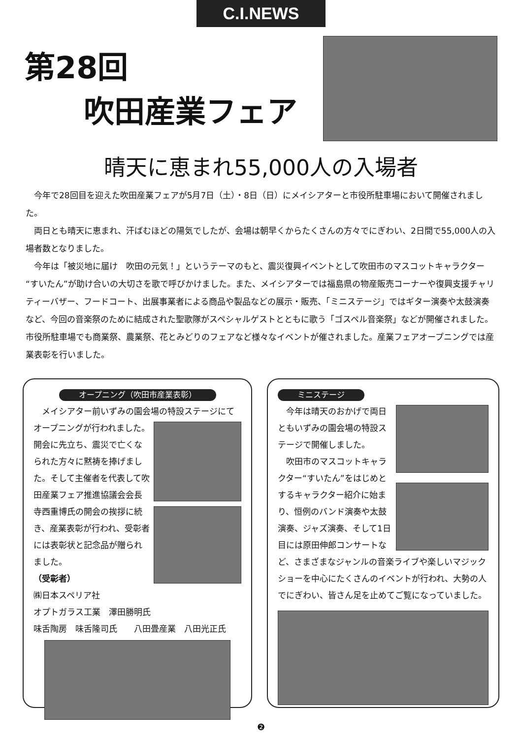C.I.NEWS
第28回
吹田産業フェア
晴天に恵まれ55,000人の入場者
今年で28回目を迎えた吹田産業フェアが5月7日（土）・8日（日）にメイシアターと市役所駐車場において開催されました。
両日とも晴天に恵まれ、汗ばむほどの陽気でしたが、会場は朝早くからたくさんの方々でにぎわい、2日間で55,000人の入場者数となりました。
今年は「被災地に届け　吹田の元気！」というテーマのもと、震災復興イベントとして吹田市のマスコットキャラクター“すいたん”が助け合いの大切さを歌で呼びかけました。また、メイシアターでは福島県の物産販売コーナーや復興支援チャリティーバザー、フードコート、出展事業者による商品や製品などの展示・販売、「ミニステージ」ではギター演奏や太鼓演奏など、今回の音楽祭のために結成された聖歌隊がスペシャルゲストとともに歌う「ゴスペル音楽祭」などが開催されました。市役所駐車場でも商業祭、農業祭、花とみどりのフェアなど様々なイベントが催されました。産業フェアオープニングでは産業表彰を行いました。
オープニング（吹田市産業表彰）
　メイシアター前いずみの園会場の特設ステージにて
オープニングが行われました。開会に先立ち、震災で亡くなられた方々に黙祷を捧げました。そして主催者を代表して吹田産業フェア推進協議会会長寺西重博氏の開会の挨拶に続き、産業表彰が行われ、受彰者には表彰状と記念品が贈られました。
（受彰者）
㈱日本スペリア社
オプトガラス工業　澤田勝明氏
味舌陶房　味舌隆司氏　　八田畳産業　八田光正氏
ミニステージ
　今年は晴天のおかげで両日ともいずみの園会場の特設ステージで開催しました。
　吹田市のマスコットキャラクター“すいたん”をはじめとするキャラクター紹介に始まり、恒例のバンド演奏や太鼓演奏、ジャズ演奏、そして1日目には原田伸郎コンサートなど、さまざまなジャンルの音楽ライブや楽しいマジックショーを中心にたくさんのイベントが行われ、大勢の人でにぎわい、皆さん足を止めてご覧になっていました。
❷